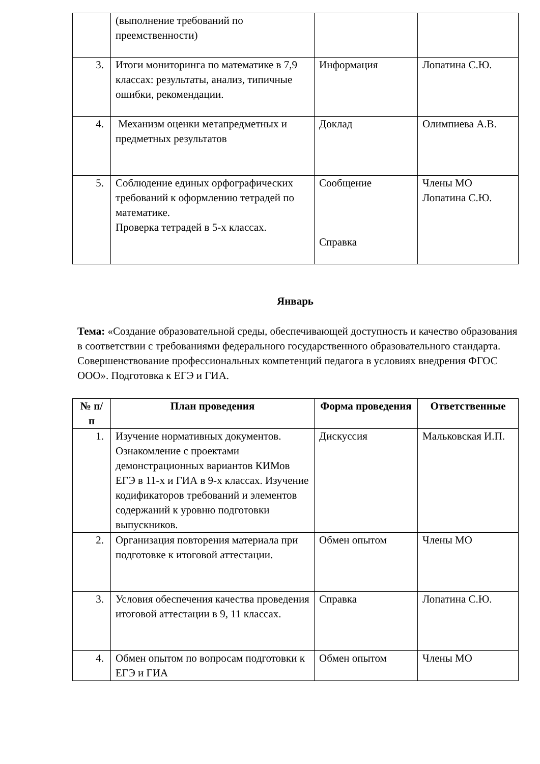| | (выполнение требований по преемственности) | | |
| 3. | Итоги мониторинга по математике в 7,9 классах: результаты, анализ, типичные ошибки, рекомендации. | Информация | Лопатина С.Ю. |
| 4. | Механизм оценки метапредметных и предметных результатов | Доклад | Олимпиева А.В. |
| 5. | Соблюдение единых орфографических требований к оформлению тетрадей по математике. Проверка тетрадей в 5-х классах. | Сообщение Справка | Члены МО Лопатина С.Ю. |
Январь
Тема: «Создание образовательной среды, обеспечивающей доступность и качество образования в соответствии с требованиями федерального государственного образовательного стандарта. Совершенствование профессиональных компетенций педагога в условиях внедрения ФГОС ООО». Подготовка к ЕГЭ и ГИА.
| № п/п | План проведения | Форма проведения | Ответственные |
| --- | --- | --- | --- |
| 1. | Изучение нормативных документов. Ознакомление с проектами демонстрационных вариантов КИМов ЕГЭ в 11-х и ГИА в 9-х классах. Изучение кодификаторов требований и элементов содержаний к уровню подготовки выпускников. | Дискуссия | Мальковская И.П. |
| 2. | Организация повторения материала при подготовке к итоговой аттестации. | Обмен опытом | Члены МО |
| 3. | Условия обеспечения качества проведения итоговой аттестации в 9, 11 классах. | Справка | Лопатина С.Ю. |
| 4. | Обмен опытом по вопросам подготовки к ЕГЭ и ГИА | Обмен опытом | Члены МО |